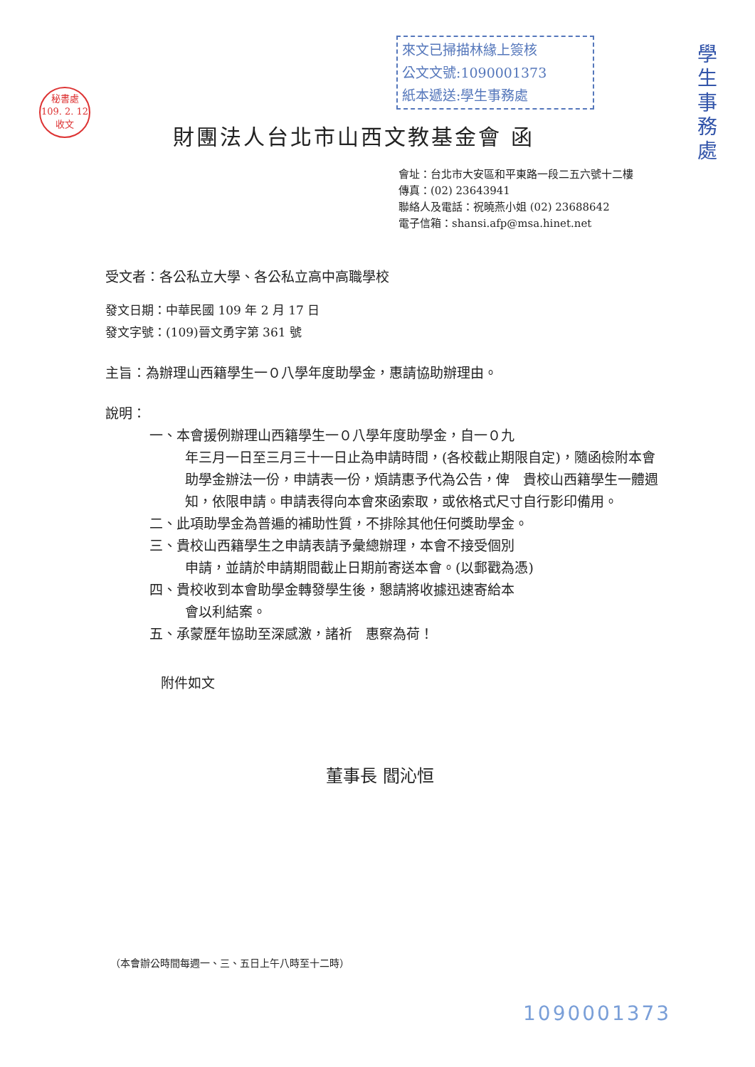秘書處
109. 2. 12
收文
來文已掃描林緣上簽核
公文文號:1090001373
紙本遞送:學生事務處
學生事務處
財團法人台北市山西文教基金會 函
會址：台北市大安區和平東路一段二五六號十二樓
傳真：(02) 23643941
聯絡人及電話：祝曉燕小姐 (02) 23688642
電子信箱：shansi.afp@msa.hinet.net
受文者：各公私立大學、各公私立高中高職學校
發文日期：中華民國 109 年 2 月 17 日
發文字號：(109)晉文勇字第 361 號
主旨：為辦理山西籍學生一０八學年度助學金，惠請協助辦理由。
說明：
一、本會援例辦理山西籍學生一０八學年度助學金，自一０九
年三月一日至三月三十一日止為申請時間，(各校截止期限自定)，隨函檢附本會助學金辦法一份，申請表一份，煩請惠予代為公告，俾　貴校山西籍學生一體週知，依限申請。申請表得向本會來函索取，或依格式尺寸自行影印備用。
二、此項助學金為普遍的補助性質，不排除其他任何獎助學金。
三、貴校山西籍學生之申請表請予彙總辦理，本會不接受個別
申請，並請於申請期間截止日期前寄送本會。(以郵戳為憑)
四、貴校收到本會助學金轉發學生後，懇請將收據迅速寄給本
會以利結案。
五、承蒙歷年協助至深感激，諸祈　惠察為荷！
附件如文
董事長 閻沁恒
（本會辦公時間每週一、三、五日上午八時至十二時）
1090001373